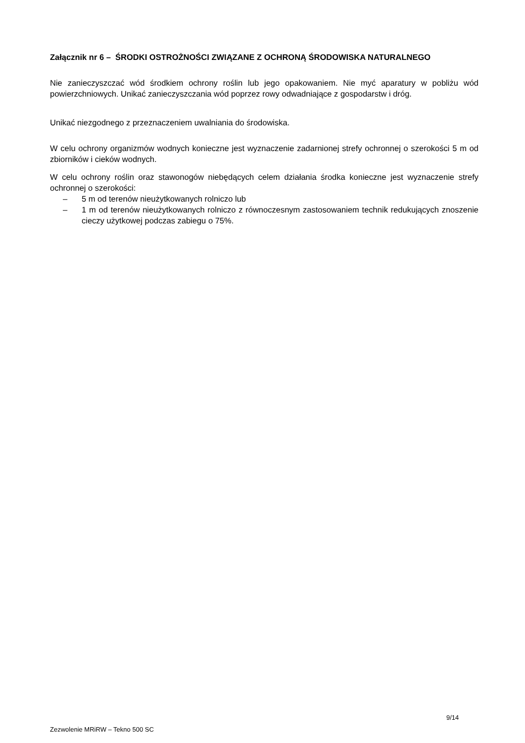Załącznik nr 6 – ŚRODKI OSTROŻNOŚCI ZWIĄZANE Z OCHRONĄ ŚRODOWISKA NATURALNEGO
Nie zanieczyszczać wód środkiem ochrony roślin lub jego opakowaniem. Nie myć aparatury w pobliżu wód powierzchniowych. Unikać zanieczyszczania wód poprzez rowy odwadniające z gospodarstw i dróg.
Unikać niezgodnego z przeznaczeniem uwalniania do środowiska.
W celu ochrony organizmów wodnych konieczne jest wyznaczenie zadarnionej strefy ochronnej o szerokości 5 m od zbiorników i cieków wodnych.
W celu ochrony roślin oraz stawonogów niebędących celem działania środka konieczne jest wyznaczenie strefy ochronnej o szerokości:
– 5 m od terenów nieużytkowanych rolniczo lub
– 1 m od terenów nieużytkowanych rolniczo z równoczesnym zastosowaniem technik redukujących znoszenie cieczy użytkowej podczas zabiegu o 75%.
9/14
Zezwolenie MRiRW – Tekno 500 SC